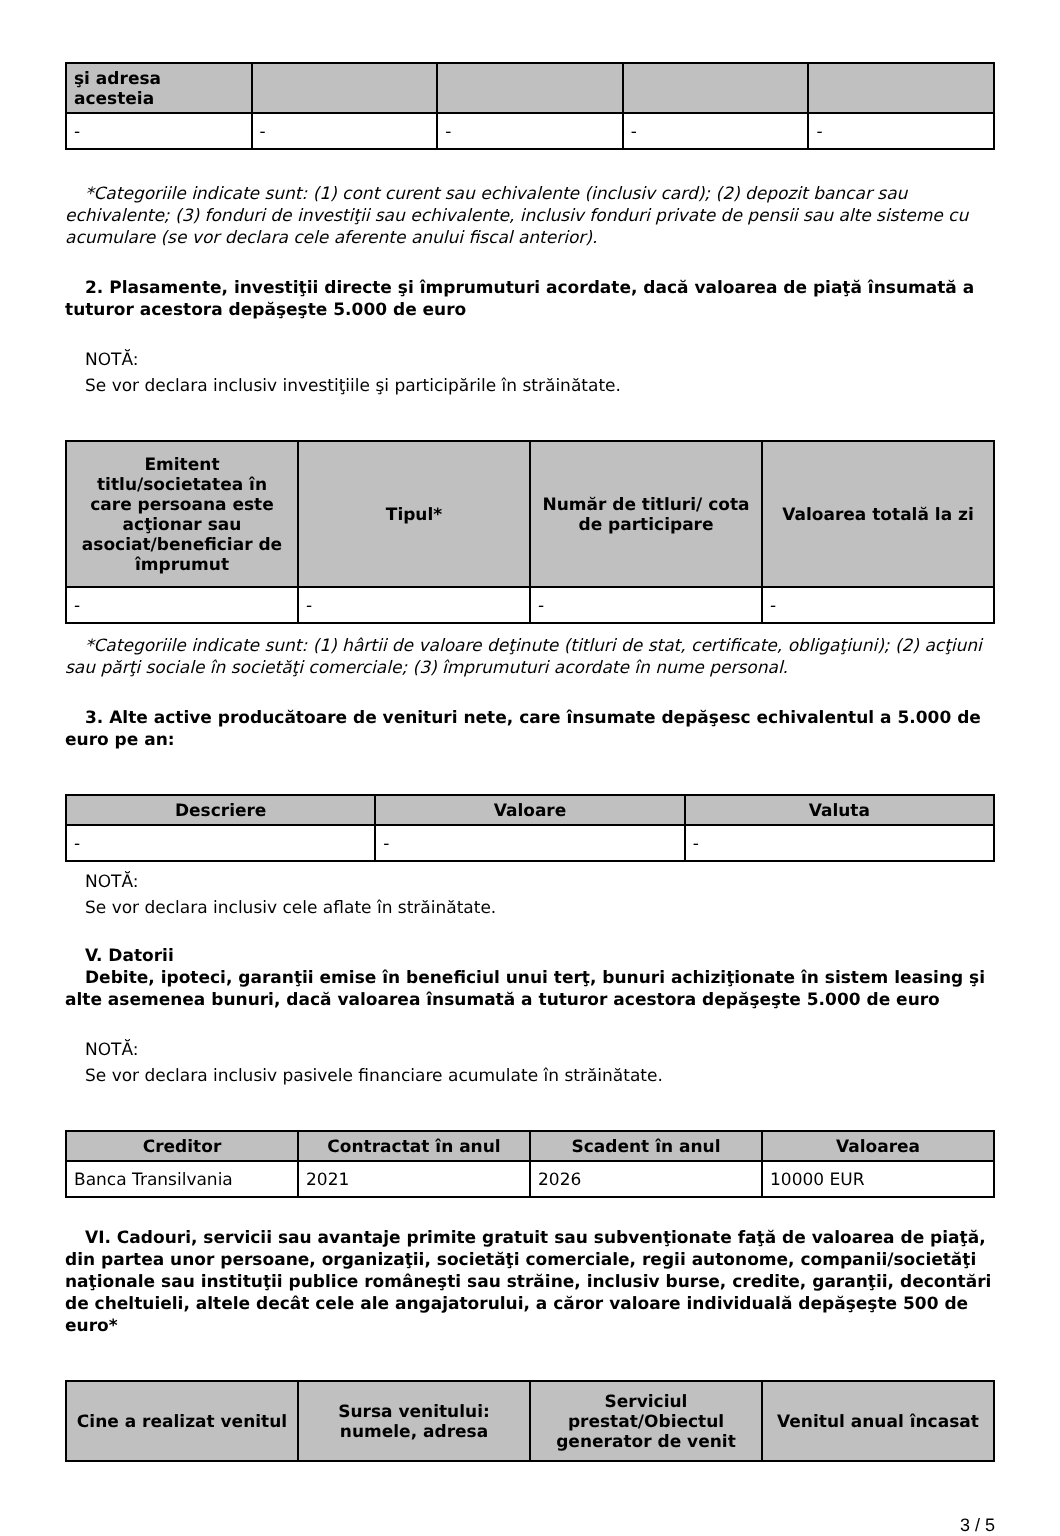| şi adresa acesteia | | | | |
| --- | --- | --- | --- | --- |
| - | - | - | - | - |
*Categoriile indicate sunt: (1) cont curent sau echivalente (inclusiv card); (2) depozit bancar sau echivalente; (3) fonduri de investiţii sau echivalente, inclusiv fonduri private de pensii sau alte sisteme cu acumulare (se vor declara cele aferente anului fiscal anterior).
2. Plasamente, investiţii directe şi împrumuturi acordate, dacă valoarea de piaţă însumată a tuturor acestora depăşeşte 5.000 de euro
NOTĂ:
Se vor declara inclusiv investiţiile şi participările în străinătate.
| Emitent titlu/societatea în care persoana este acţionar sau asociat/beneficiar de împrumut | Tipul* | Număr de titluri/ cota de participare | Valoarea totală la zi |
| --- | --- | --- | --- |
| - | - | - | - |
*Categoriile indicate sunt: (1) hârtii de valoare deţinute (titluri de stat, certificate, obligaţiuni); (2) acţiuni sau părţi sociale în societăţi comerciale; (3) împrumuturi acordate în nume personal.
3. Alte active producătoare de venituri nete, care însumate depăşesc echivalentul a 5.000 de euro pe an:
| Descriere | Valoare | Valuta |
| --- | --- | --- |
| - | - | - |
NOTĂ:
Se vor declara inclusiv cele aflate în străinătate.
V. Datorii
Debite, ipoteci, garanţii emise în beneficiul unui terţ, bunuri achiziţionate în sistem leasing şi alte asemenea bunuri, dacă valoarea însumată a tuturor acestora depăşeşte 5.000 de euro
NOTĂ:
Se vor declara inclusiv pasivele financiare acumulate în străinătate.
| Creditor | Contractat în anul | Scadent în anul | Valoarea |
| --- | --- | --- | --- |
| Banca Transilvania | 2021 | 2026 | 10000 EUR |
VI. Cadouri, servicii sau avantaje primite gratuit sau subvenţionate faţă de valoarea de piaţă, din partea unor persoane, organizaţii, societăţi comerciale, regii autonome, companii/societăţi naţionale sau instituţii publice româneşti sau străine, inclusiv burse, credite, garanţii, decontări de cheltuieli, altele decât cele ale angajatorului, a căror valoare individuală depăşeşte 500 de euro*
| Cine a realizat venitul | Sursa venitului: numele, adresa | Serviciul prestat/Obiectul generator de venit | Venitul anual încasat |
| --- | --- | --- | --- |
3 / 5